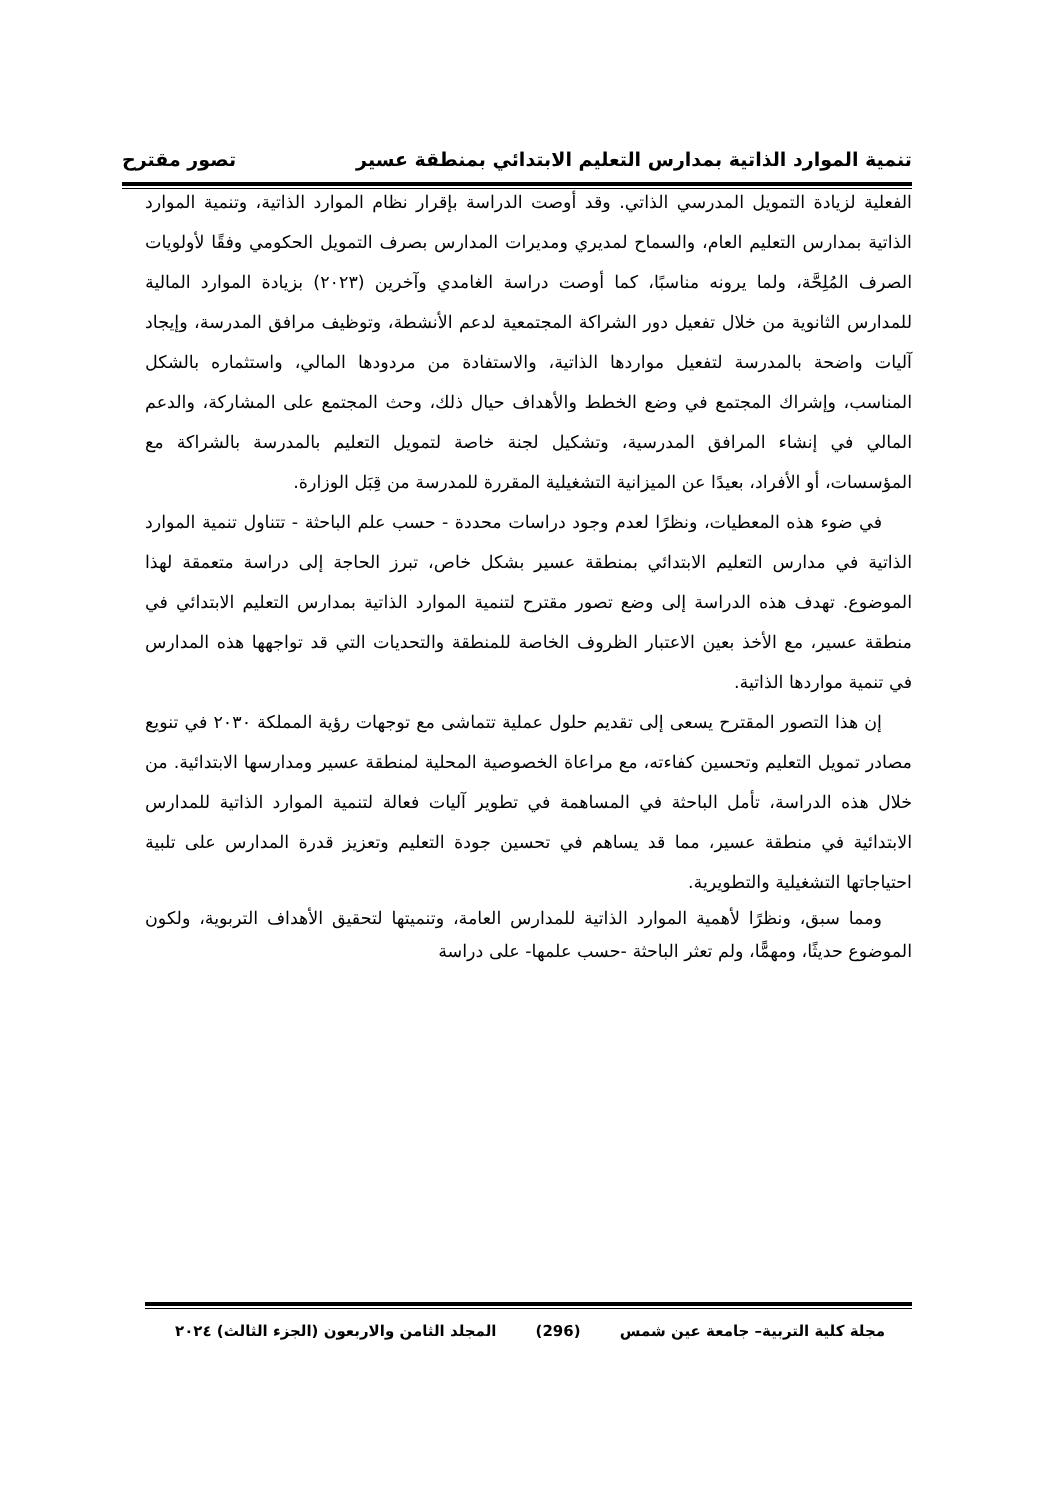تنمية الموارد الذاتية بمدارس التعليم الابتدائي بمنطقة عسير تصور مقترح
الفعلية لزيادة التمويل المدرسي الذاتي. وقد أوصت الدراسة بإقرار نظام الموارد الذاتية، وتنمية الموارد الذاتية بمدارس التعليم العام، والسماح لمديري ومديرات المدارس بصرف التمويل الحكومي وفقًا لأولويات الصرف المُلِحَّة، ولما يرونه مناسبًا، كما أوصت دراسة الغامدي وآخرين (٢٠٢٣) بزيادة الموارد المالية للمدارس الثانوية من خلال تفعيل دور الشراكة المجتمعية لدعم الأنشطة، وتوظيف مرافق المدرسة، وإيجاد آليات واضحة بالمدرسة لتفعيل مواردها الذاتية، والاستفادة من مردودها المالي، واستثماره بالشكل المناسب، وإشراك المجتمع في وضع الخطط والأهداف حيال ذلك، وحث المجتمع على المشاركة، والدعم المالي في إنشاء المرافق المدرسية، وتشكيل لجنة خاصة لتمويل التعليم بالمدرسة بالشراكة مع المؤسسات، أو الأفراد، بعيدًا عن الميزانية التشغيلية المقررة للمدرسة من قِبَل الوزارة.
في ضوء هذه المعطيات، ونظرًا لعدم وجود دراسات محددة - حسب علم الباحثة - تتناول تنمية الموارد الذاتية في مدارس التعليم الابتدائي بمنطقة عسير بشكل خاص، تبرز الحاجة إلى دراسة متعمقة لهذا الموضوع. تهدف هذه الدراسة إلى وضع تصور مقترح لتنمية الموارد الذاتية بمدارس التعليم الابتدائي في منطقة عسير، مع الأخذ بعين الاعتبار الظروف الخاصة للمنطقة والتحديات التي قد تواجهها هذه المدارس في تنمية مواردها الذاتية.
إن هذا التصور المقترح يسعى إلى تقديم حلول عملية تتماشى مع توجهات رؤية المملكة ٢٠٣٠ في تنويع مصادر تمويل التعليم وتحسين كفاءته، مع مراعاة الخصوصية المحلية لمنطقة عسير ومدارسها الابتدائية. من خلال هذه الدراسة، تأمل الباحثة في المساهمة في تطوير آليات فعالة لتنمية الموارد الذاتية للمدارس الابتدائية في منطقة عسير، مما قد يساهم في تحسين جودة التعليم وتعزيز قدرة المدارس على تلبية احتياجاتها التشغيلية والتطويرية.
ومما سبق، ونظرًا لأهمية الموارد الذاتية للمدارس العامة، وتنميتها لتحقيق الأهداف التربوية، ولكون الموضوع حديثًا، ومهمًّا، ولم تعثر الباحثة -حسب علمها- على دراسة
مجلة كلية التربية– جامعة عين شمس (296) المجلد الثامن والاربعون (الجزء الثالث) ٢٠٢٤